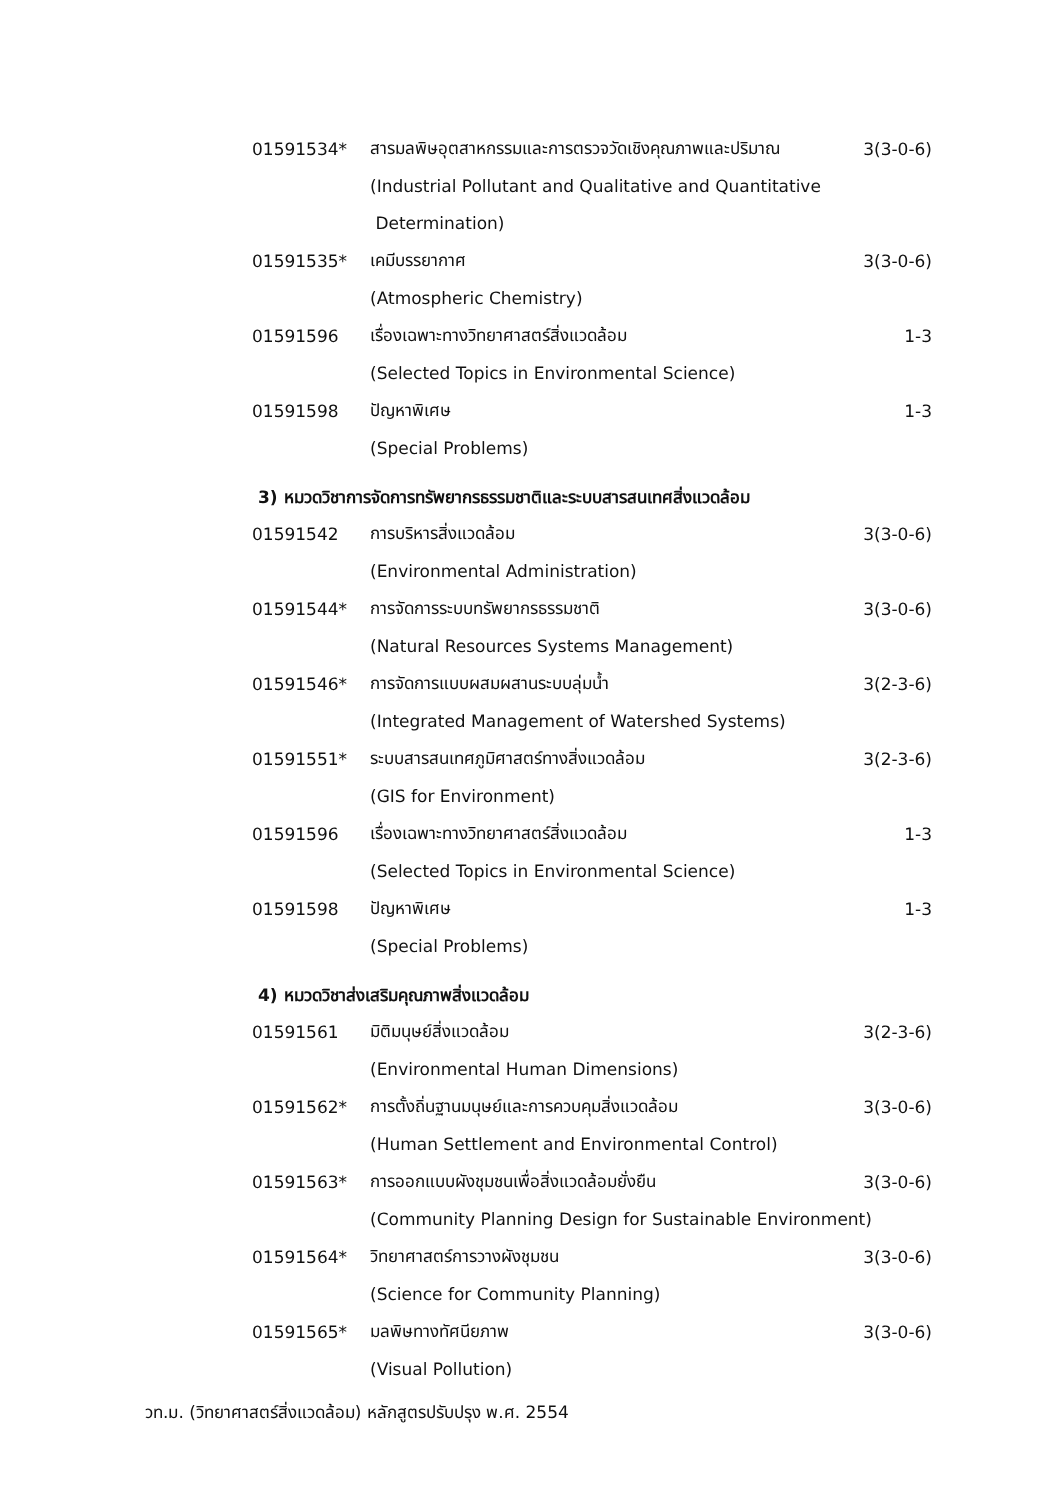01591534* สารมลพิษอุตสาหกรรมและการตรวจวัดเชิงคุณภาพและปริมาณ 3(3-0-6)
(Industrial Pollutant and Qualitative and Quantitative
Determination)
01591535* เคมีบรรยากาศ 3(3-0-6)
(Atmospheric Chemistry)
01591596 เรื่องเฉพาะทางวิทยาศาสตร์สิ่งแวดล้อม 1-3
(Selected Topics in Environmental Science)
01591598 ปัญหาพิเศษ 1-3
(Special Problems)
3) หมวดวิชาการจัดการทรัพยากรธรรมชาติและระบบสารสนเทศสิ่งแวดล้อม
01591542 การบริหารสิ่งแวดล้อม 3(3-0-6)
(Environmental Administration)
01591544* การจัดการระบบทรัพยากรธรรมชาติ 3(3-0-6)
(Natural Resources Systems Management)
01591546* การจัดการแบบผสมผสานระบบลุ่มน้ำ 3(2-3-6)
(Integrated Management of Watershed Systems)
01591551* ระบบสารสนเทศภูมิศาสตร์ทางสิ่งแวดล้อม 3(2-3-6)
(GIS for Environment)
01591596 เรื่องเฉพาะทางวิทยาศาสตร์สิ่งแวดล้อม 1-3
(Selected Topics in Environmental Science)
01591598 ปัญหาพิเศษ 1-3
(Special Problems)
4) หมวดวิชาส่งเสริมคุณภาพสิ่งแวดล้อม
01591561 มิติมนุษย์สิ่งแวดล้อม 3(2-3-6)
(Environmental Human Dimensions)
01591562* การตั้งถิ่นฐานมนุษย์และการควบคุมสิ่งแวดล้อม 3(3-0-6)
(Human Settlement and Environmental Control)
01591563* การออกแบบผังชุมชนเพื่อสิ่งแวดล้อมยั่งยืน 3(3-0-6)
(Community Planning Design for Sustainable Environment)
01591564* วิทยาศาสตร์การวางผังชุมชน 3(3-0-6)
(Science for Community Planning)
01591565* มลพิษทางทัศนียภาพ 3(3-0-6)
(Visual Pollution)
วท.ม. (วิทยาศาสตร์สิ่งแวดล้อม) หลักสูตรปรับปรุง พ.ศ. 2554